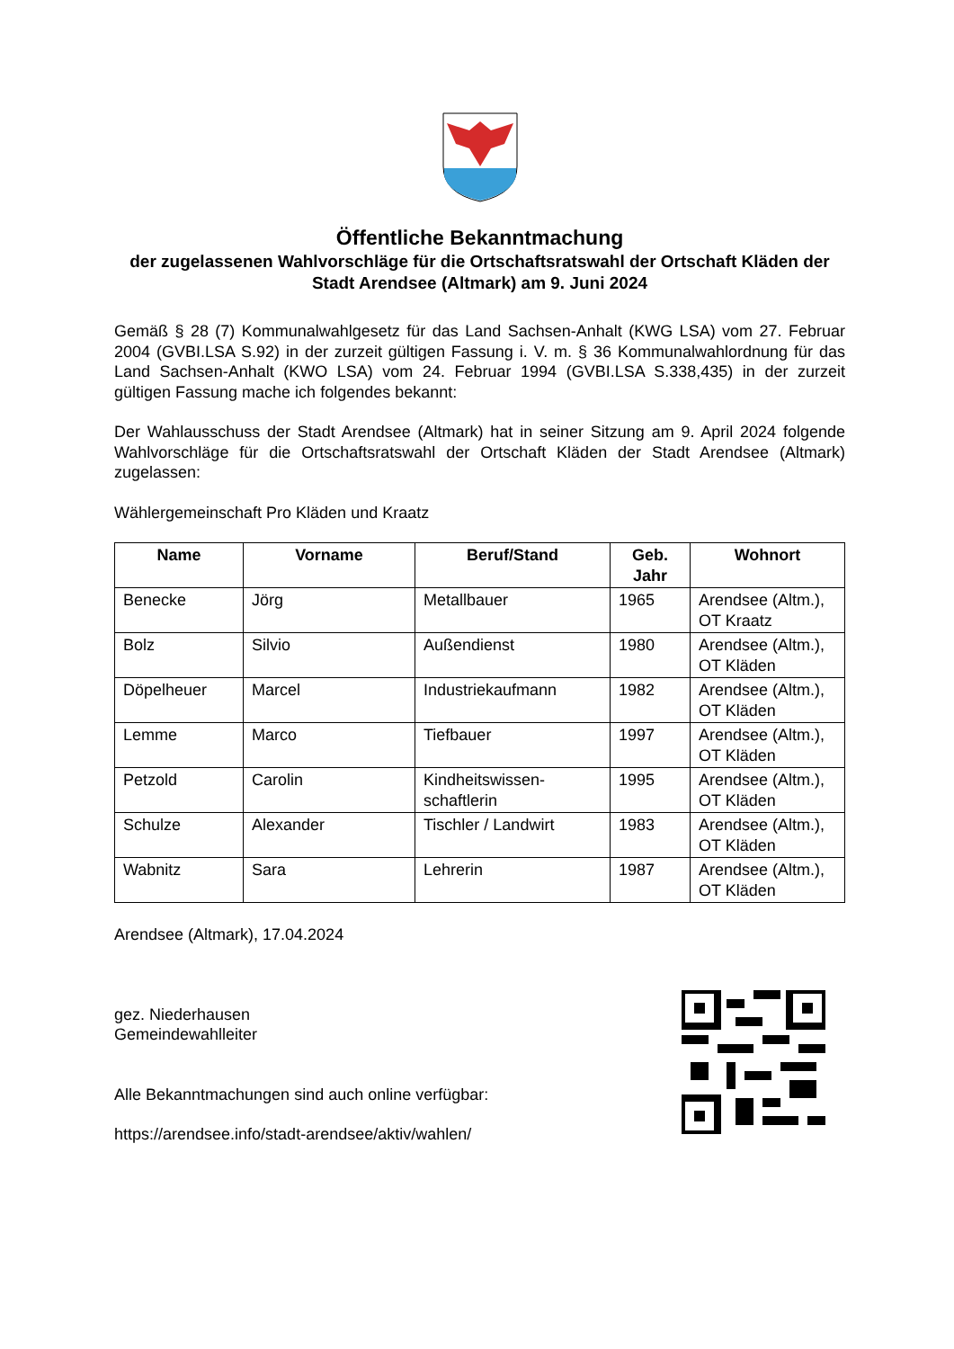Öffentliche Bekanntmachung
der zugelassenen Wahlvorschläge für die Ortschaftsratswahl der Ortschaft Kläden der Stadt Arendsee (Altmark) am 9. Juni 2024
Gemäß § 28 (7) Kommunalwahlgesetz für das Land Sachsen-Anhalt (KWG LSA) vom 27. Februar 2004 (GVBI.LSA S.92) in der zurzeit gültigen Fassung i. V. m. § 36 Kommunalwahlordnung für das Land Sachsen-Anhalt (KWO LSA) vom 24. Februar 1994 (GVBI.LSA S.338,435) in der zurzeit gültigen Fassung mache ich folgendes bekannt:
Der Wahlausschuss der Stadt Arendsee (Altmark) hat in seiner Sitzung am 9. April 2024 folgende Wahlvorschläge für die Ortschaftsratswahl der Ortschaft Kläden der Stadt Arendsee (Altmark) zugelassen:
Wählergemeinschaft Pro Kläden und Kraatz
| Name | Vorname | Beruf/Stand | Geb. Jahr | Wohnort |
| --- | --- | --- | --- | --- |
| Benecke | Jörg | Metallbauer | 1965 | Arendsee (Altm.), OT Kraatz |
| Bolz | Silvio | Außendienst | 1980 | Arendsee (Altm.), OT Kläden |
| Döpelheuer | Marcel | Industriekaufmann | 1982 | Arendsee (Altm.), OT Kläden |
| Lemme | Marco | Tiefbauer | 1997 | Arendsee (Altm.), OT Kläden |
| Petzold | Carolin | Kindheitswissen-schaftlerin | 1995 | Arendsee (Altm.), OT Kläden |
| Schulze | Alexander | Tischler / Landwirt | 1983 | Arendsee (Altm.), OT Kläden |
| Wabnitz | Sara | Lehrerin | 1987 | Arendsee (Altm.), OT Kläden |
Arendsee (Altmark), 17.04.2024
gez. Niederhausen
Gemeindewahlleiter
Alle Bekanntmachungen sind auch online verfügbar:
https://arendsee.info/stadt-arendsee/aktiv/wahlen/